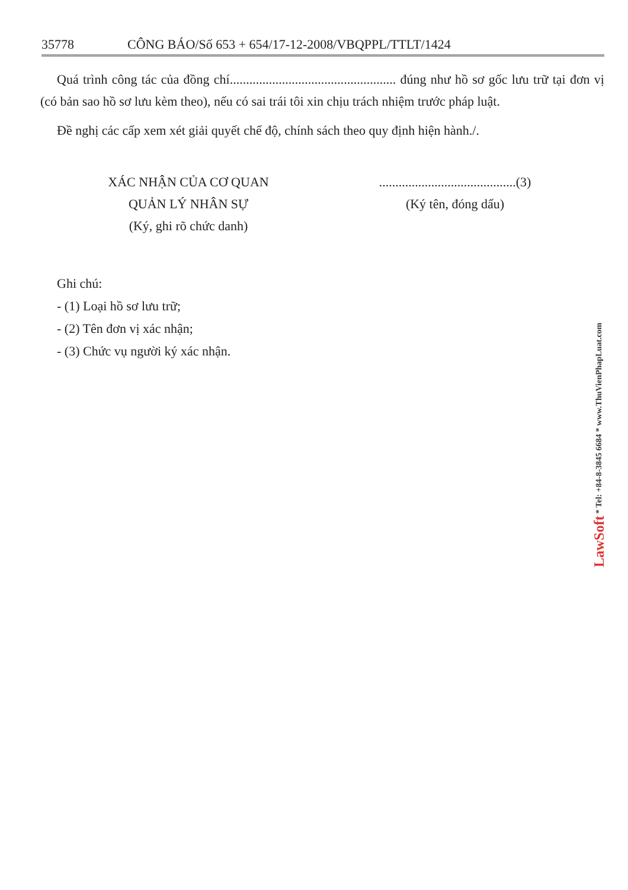35778 CÔNG BÁO/Số 653 + 654/17-12-2008/VBQPPL/TTLT/1424
Quá trình công tác của đồng chí................................................... đúng như hồ sơ gốc lưu trữ tại đơn vị (có bản sao hồ sơ lưu kèm theo), nếu có sai trái tôi xin chịu trách nhiệm trước pháp luật.
Đề nghị các cấp xem xét giải quyết chế độ, chính sách theo quy định hiện hành./.
XÁC NHẬN CỦA CƠ QUAN
QUẢN LÝ NHÂN SỰ
(Ký, ghi rõ chức danh)
..........................................(3)
(Ký tên, đóng dấu)
Ghi chú:
- (1) Loại hồ sơ lưu trữ;
- (2) Tên đơn vị xác nhận;
- (3) Chức vụ người ký xác nhận.
LawSoft * Tel: +84-8-3845 6684 * www.ThuVienPhapLuat.com